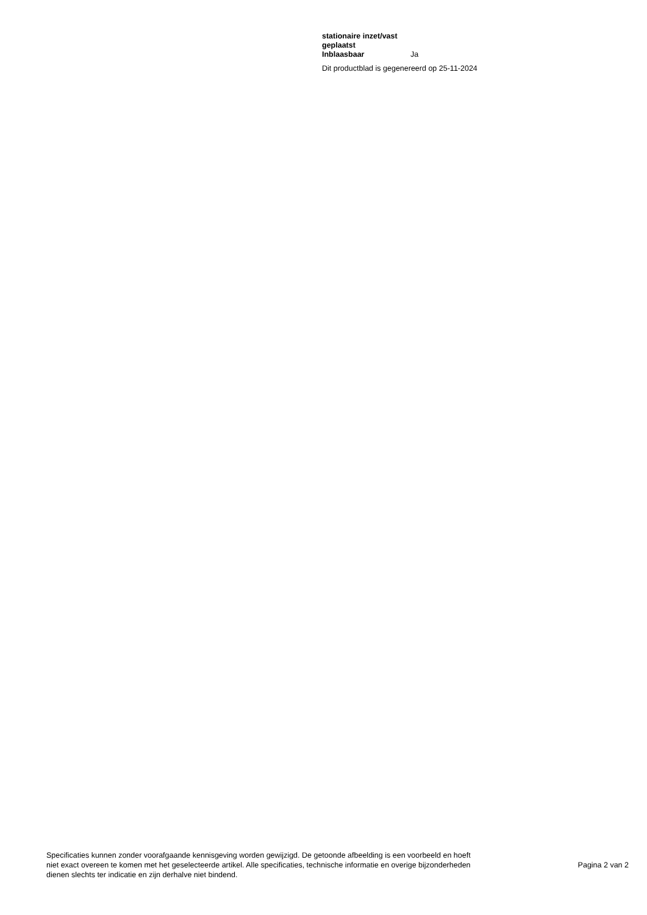| stationaire inzet/vast geplaatst | |
| --- | --- |
| Inblaasbaar | Ja |
Dit productblad is gegenereerd op 25-11-2024
Specificaties kunnen zonder voorafgaande kennisgeving worden gewijzigd. De getoonde afbeelding is een voorbeeld en hoeft niet exact overeen te komen met het geselecteerde artikel. Alle specificaties, technische informatie en overige bijzonderheden dienen slechts ter indicatie en zijn derhalve niet bindend.
Pagina 2 van 2